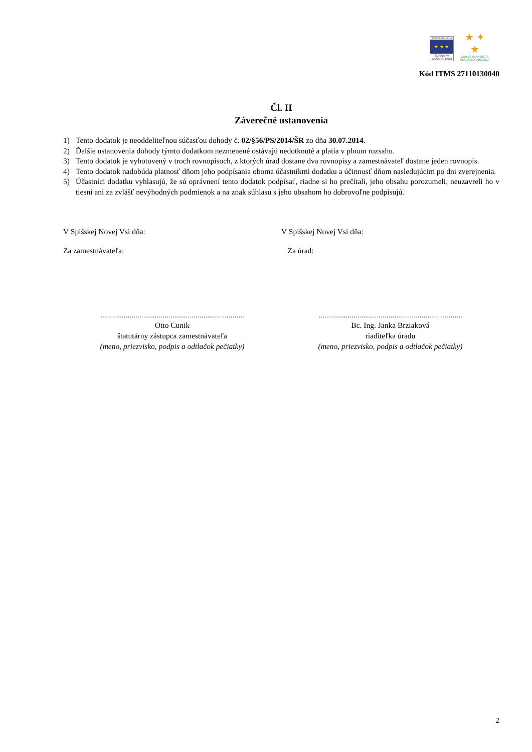EURÓPSKA ÚNIA
★ ★ ★
Európsky sociálny fond
★ ✦ ★
ZAMESTNANOSŤ A SOCIÁLNA INKLÚZIA
Kód ITMS 27110130040
Čl. II
Záverečné ustanovenia
1) Tento dodatok je neoddeliteľnou súčasťou dohody č. 02/§56/PS/2014/ŠR zo dňa 30.07.2014.
2) Ďalšie ustanovenia dohody týmto dodatkom nezmenené ostávajú nedotknuté a platia v plnom rozsahu.
3) Tento dodatok je vyhotovený v troch rovnopisoch, z ktorých úrad dostane dva rovnopisy a zamestnávateľ dostane jeden rovnopis.
4) Tento dodatok nadobúda platnosť dňom jeho podpísania oboma účastníkmi dodatku a účinnosť dňom nasledujúcim po dni zverejnenia.
5) Účastníci dodatku vyhlasujú, že sú oprávnení tento dodatok podpísať, riadne si ho prečítali, jeho obsahu porozumeli, neuzavreli ho v tiesni ani za zvlášť nevýhodných podmienok a na znak súhlasu s jeho obsahom ho dobrovoľne podpisujú.
V Spišskej Novej Vsi dňa: V Spišskej Novej Vsi dňa:
Za zamestnávateľa: Za úrad:
..........................................................................
Otto Cunik
štatutárny zástupca zamestnávateľa
(meno, priezvisko, podpis a odtlačok pečiatky)
..........................................................................
Bc. Ing. Janka Brziaková
riaditeľka úradu
(meno, priezvisko, podpis a odtlačok pečiatky)
2